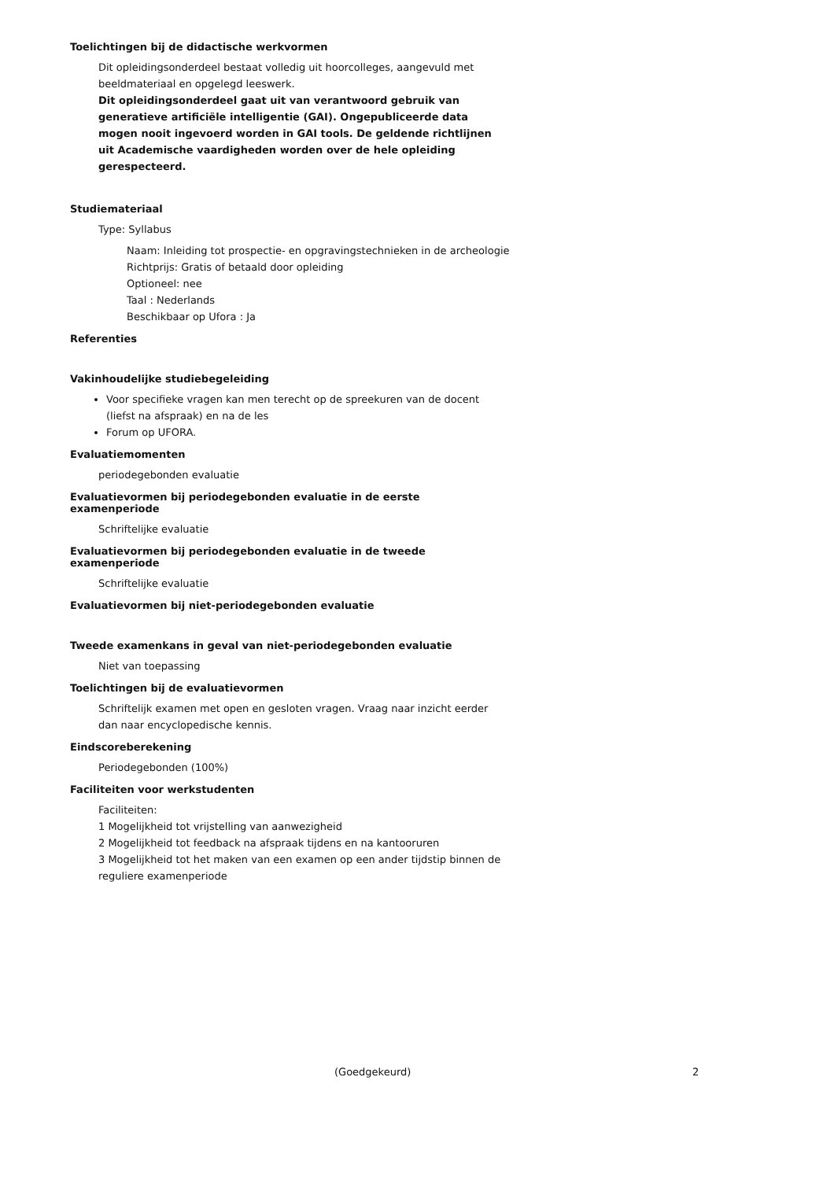Toelichtingen bij de didactische werkvormen
Dit opleidingsonderdeel bestaat volledig uit hoorcolleges, aangevuld met beeldmateriaal en opgelegd leeswerk.
Dit opleidingsonderdeel gaat uit van verantwoord gebruik van generatieve artificiële intelligentie (GAI). Ongepubliceerde data mogen nooit ingevoerd worden in GAI tools. De geldende richtlijnen uit Academische vaardigheden worden over de hele opleiding gerespecteerd.
Studiemateriaal
Type: Syllabus
Naam: Inleiding tot prospectie- en opgravingstechnieken in de archeologie
Richtprijs: Gratis of betaald door opleiding
Optioneel: nee
Taal : Nederlands
Beschikbaar op Ufora : Ja
Referenties
Vakinhoudelijke studiebegeleiding
Voor specifieke vragen kan men terecht op de spreekuren van de docent (liefst na afspraak) en na de les
Forum op UFORA.
Evaluatiemomenten
periodegebonden evaluatie
Evaluatievormen bij periodegebonden evaluatie in de eerste examenperiode
Schriftelijke evaluatie
Evaluatievormen bij periodegebonden evaluatie in de tweede examenperiode
Schriftelijke evaluatie
Evaluatievormen bij niet-periodegebonden evaluatie
Tweede examenkans in geval van niet-periodegebonden evaluatie
Niet van toepassing
Toelichtingen bij de evaluatievormen
Schriftelijk examen met open en gesloten vragen. Vraag naar inzicht eerder dan naar encyclopedische kennis.
Eindscoreberekening
Periodegebonden (100%)
Faciliteiten voor werkstudenten
Faciliteiten:
1 Mogelijkheid tot vrijstelling van aanwezigheid
2 Mogelijkheid tot feedback na afspraak tijdens en na kantooruren
3 Mogelijkheid tot het maken van een examen op een ander tijdstip binnen de reguliere examenperiode
(Goedgekeurd) 2